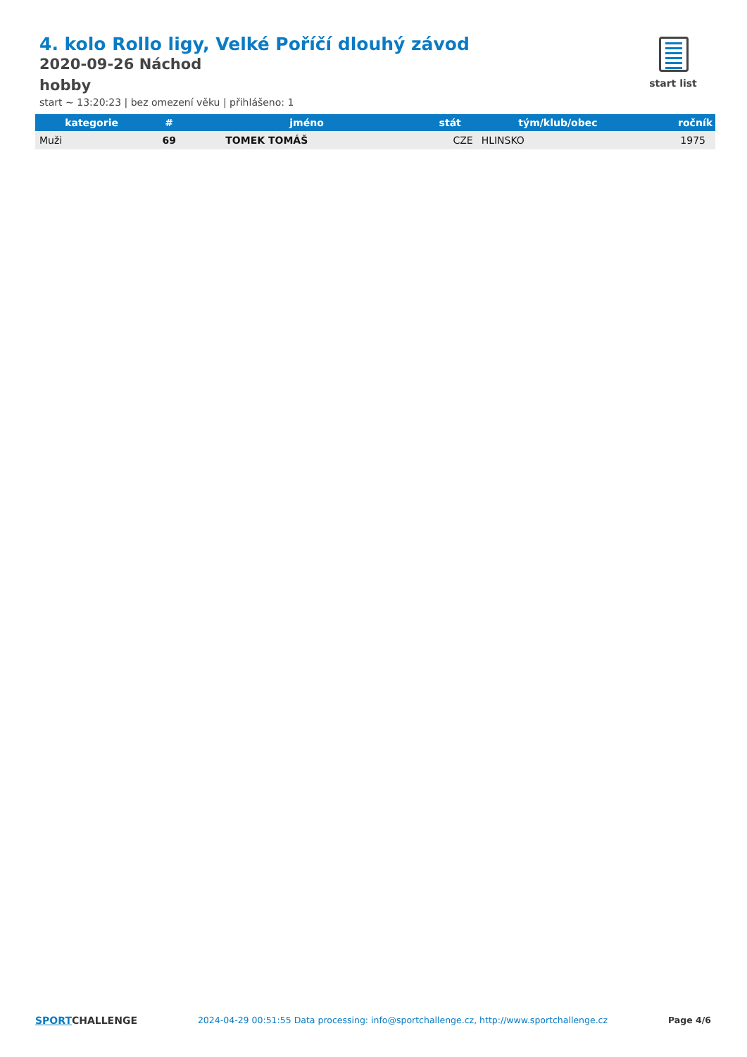4. kolo Rollo ligy, Velké Poříčí dlouhý závod
2020-09-26 Náchod
hobby
start ~ 13:20:23 | bez omezení věku | přihlášeno: 1
start list
| kategorie | # | jméno | stát | tým/klub/obec | ročník |
| --- | --- | --- | --- | --- | --- |
| Muži | 69 | TOMEK TOMÁŠ | CZE | HLINSKO | 1975 |
SPORTCHALLENGE 2024-04-29 00:51:55 Data processing: info@sportchallenge.cz, http://www.sportchallenge.cz
Page 4/6